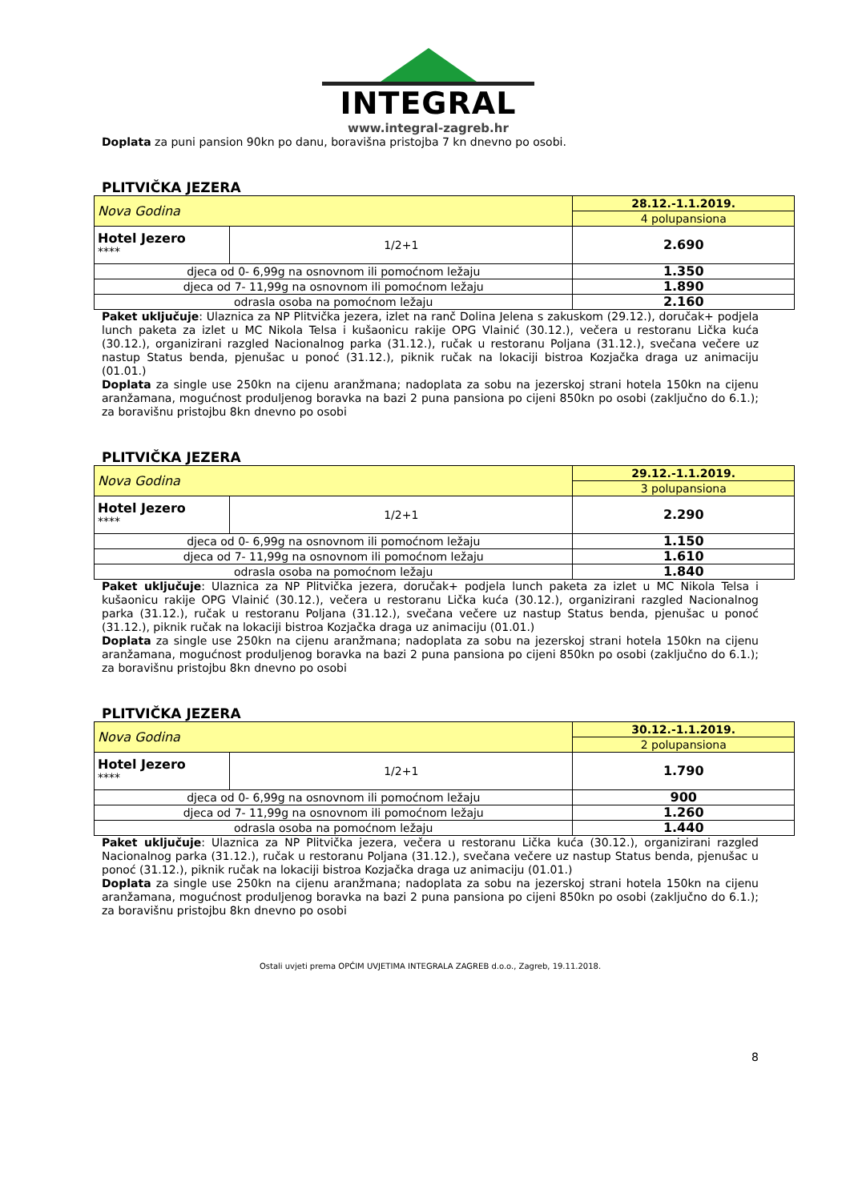INTEGRAL
www.integral-zagreb.hr
Doplata za puni pansion 90kn po danu, boravišna pristojba 7 kn dnevno po osobi.
PLITVIČKA JEZERA
| Nova Godina | | 28.12.-1.1.2019. |
| | | 4 polupansiona |
| Hotel Jezero **** | 1/2+1 | 2.690 |
| djeca od 0- 6,99g na osnovnom ili pomoćnom ležaju | | 1.350 |
| djeca od 7- 11,99g na osnovnom ili pomoćnom ležaju | | 1.890 |
| odrasla osoba na pomoćnom ležaju | | 2.160 |
Paket uključuje: Ulaznica za NP Plitvička jezera, izlet na ranč Dolina Jelena s zakuskom (29.12.), doručak+ podjela lunch paketa za izlet u MC Nikola Telsa i kušaonicu rakije OPG Vlainić (30.12.), večera u restoranu Lička kuća (30.12.), organizirani razgled Nacionalnog parka (31.12.), ručak u restoranu Poljana (31.12.), svečana večere uz nastup Status benda, pjenušac u ponoć (31.12.), piknik ručak na lokaciji bistroa Kozjačka draga uz animaciju (01.01.)
Doplata za single use 250kn na cijenu aranžmana; nadoplata za sobu na jezerskoj strani hotela 150kn na cijenu aranžamana, mogućnost produljenog boravka na bazi 2 puna pansiona po cijeni 850kn po osobi (zaključno do 6.1.); za boravišnu pristojbu 8kn dnevno po osobi
PLITVIČKA JEZERA
| Nova Godina | | 29.12.-1.1.2019. |
| | | 3 polupansiona |
| Hotel Jezero **** | 1/2+1 | 2.290 |
| djeca od 0- 6,99g na osnovnom ili pomoćnom ležaju | | 1.150 |
| djeca od 7- 11,99g na osnovnom ili pomoćnom ležaju | | 1.610 |
| odrasla osoba na pomoćnom ležaju | | 1.840 |
Paket uključuje: Ulaznica za NP Plitvička jezera, doručak+ podjela lunch paketa za izlet u MC Nikola Telsa i kušaonicu rakije OPG Vlainić (30.12.), večera u restoranu Lička kuća (30.12.), organizirani razgled Nacionalnog parka (31.12.), ručak u restoranu Poljana (31.12.), svečana večere uz nastup Status benda, pjenušac u ponoć (31.12.), piknik ručak na lokaciji bistroa Kozjačka draga uz animaciju (01.01.)
Doplata za single use 250kn na cijenu aranžmana; nadoplata za sobu na jezerskoj strani hotela 150kn na cijenu aranžamana, mogućnost produljenog boravka na bazi 2 puna pansiona po cijeni 850kn po osobi (zaključno do 6.1.); za boravišnu pristojbu 8kn dnevno po osobi
PLITVIČKA JEZERA
| Nova Godina | | 30.12.-1.1.2019. |
| | | 2 polupansiona |
| Hotel Jezero **** | 1/2+1 | 1.790 |
| djeca od 0- 6,99g na osnovnom ili pomoćnom ležaju | | 900 |
| djeca od 7- 11,99g na osnovnom ili pomoćnom ležaju | | 1.260 |
| odrasla osoba na pomoćnom ležaju | | 1.440 |
Paket uključuje: Ulaznica za NP Plitvička jezera, večera u restoranu Lička kuća (30.12.), organizirani razgled Nacionalnog parka (31.12.), ručak u restoranu Poljana (31.12.), svečana večere uz nastup Status benda, pjenušac u ponoć (31.12.), piknik ručak na lokaciji bistroa Kozjačka draga uz animaciju (01.01.)
Doplata za single use 250kn na cijenu aranžmana; nadoplata za sobu na jezerskoj strani hotela 150kn na cijenu aranžamana, mogućnost produljenog boravka na bazi 2 puna pansiona po cijeni 850kn po osobi (zaključno do 6.1.); za boravišnu pristojbu 8kn dnevno po osobi
Ostali uvjeti prema OPĆIM UVJETIMA INTEGRALA ZAGREB d.o.o., Zagreb, 19.11.2018.
8